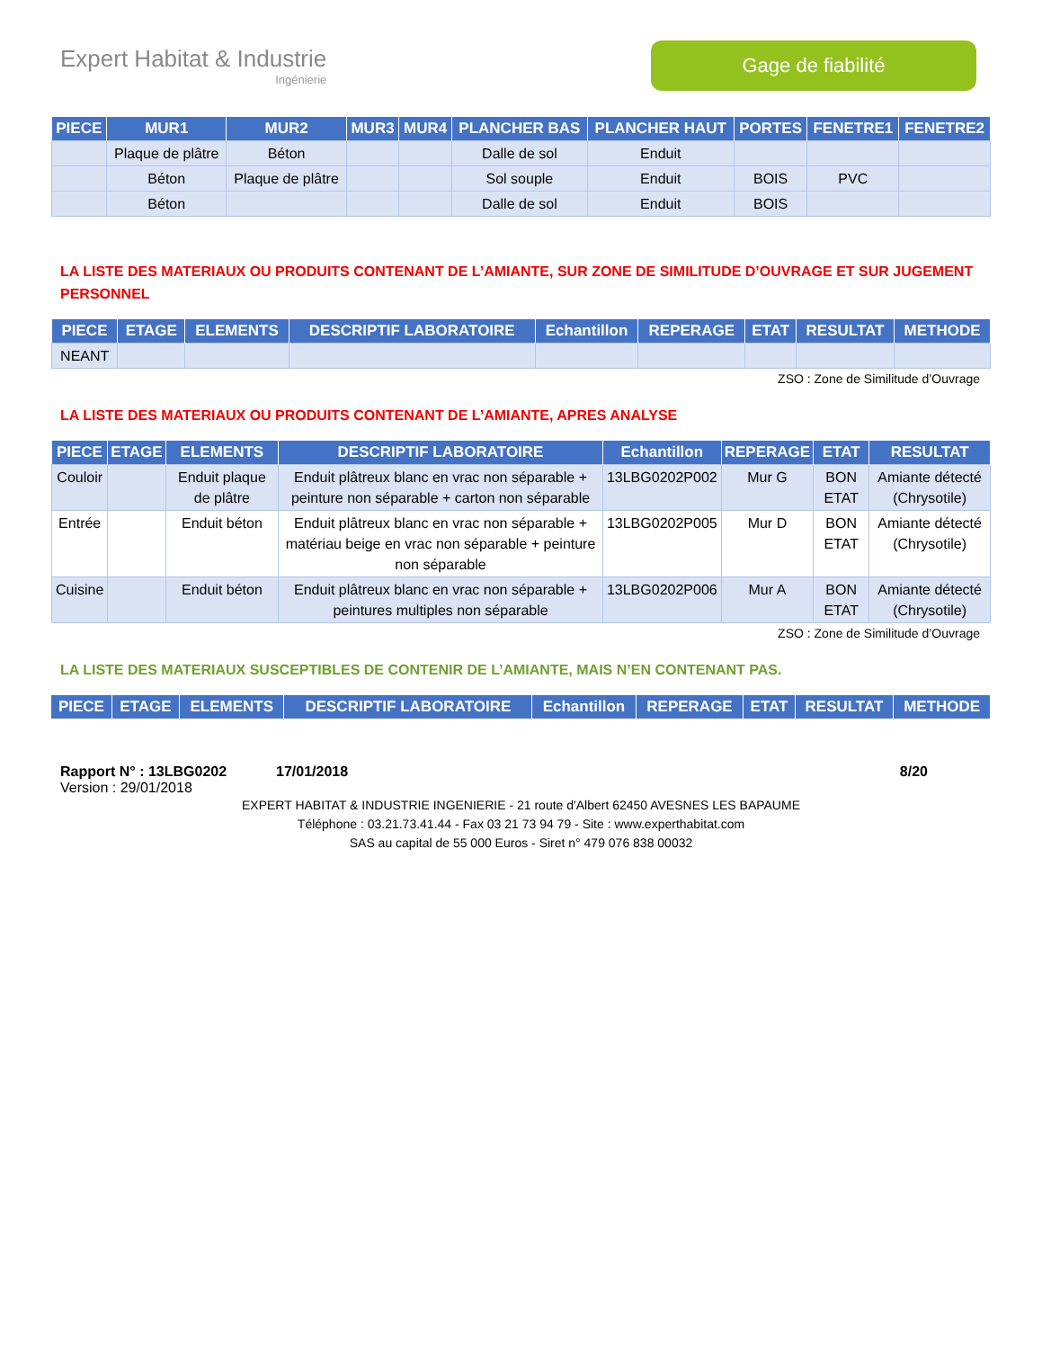Expert Habitat & Industrie
Ingénierie
Gage de fiabilité
| PIECE | MUR1 | MUR2 | MUR3 | MUR4 | PLANCHER BAS | PLANCHER HAUT | PORTES | FENETRE1 | FENETRE2 |
| --- | --- | --- | --- | --- | --- | --- | --- | --- | --- |
| | Plaque de plâtre | Béton | | | Dalle de sol | Enduit | | | |
| | Béton | Plaque de plâtre | | | Sol souple | Enduit | BOIS | PVC | |
| | Béton | | | | Dalle de sol | Enduit | BOIS | | |
LA LISTE DES MATERIAUX OU PRODUITS CONTENANT DE L’AMIANTE, SUR ZONE DE SIMILITUDE D’OUVRAGE ET SUR JUGEMENT PERSONNEL
| PIECE | ETAGE | ELEMENTS | DESCRIPTIF LABORATOIRE | Echantillon | REPERAGE | ETAT | RESULTAT | METHODE |
| --- | --- | --- | --- | --- | --- | --- | --- | --- |
| NEANT | | | | | | | | |
ZSO : Zone de Similitude d’Ouvrage
LA LISTE DES MATERIAUX OU PRODUITS CONTENANT DE L’AMIANTE, APRES ANALYSE
| PIECE | ETAGE | ELEMENTS | DESCRIPTIF LABORATOIRE | Echantillon | REPERAGE | ETAT | RESULTAT |
| --- | --- | --- | --- | --- | --- | --- | --- |
| Couloir | | Enduit plaque de plâtre | Enduit plâtreux blanc en vrac non séparable + peinture non séparable + carton non séparable | 13LBG0202P002 | Mur G | BON ETAT | Amiante détecté (Chrysotile) |
| Entrée | | Enduit béton | Enduit plâtreux blanc en vrac non séparable + matériau beige en vrac non séparable + peinture non séparable | 13LBG0202P005 | Mur D | BON ETAT | Amiante détecté (Chrysotile) |
| Cuisine | | Enduit béton | Enduit plâtreux blanc en vrac non séparable + peintures multiples non séparable | 13LBG0202P006 | Mur A | BON ETAT | Amiante détecté (Chrysotile) |
ZSO : Zone de Similitude d’Ouvrage
LA LISTE DES MATERIAUX SUSCEPTIBLES DE CONTENIR DE L’AMIANTE, MAIS N’EN CONTENANT PAS.
| PIECE | ETAGE | ELEMENTS | DESCRIPTIF LABORATOIRE | Echantillon | REPERAGE | ETAT | RESULTAT | METHODE |
| --- | --- | --- | --- | --- | --- | --- | --- | --- |
Rapport N° : 13LBG0202 17/01/2018 8/20
Version : 29/01/2018
EXPERT HABITAT & INDUSTRIE INGENIERIE - 21 route d'Albert 62450 AVESNES LES BAPAUME
Téléphone : 03.21.73.41.44 - Fax 03 21 73 94 79 - Site : www.experthabitat.com
SAS au capital de 55 000 Euros - Siret n° 479 076 838 00032